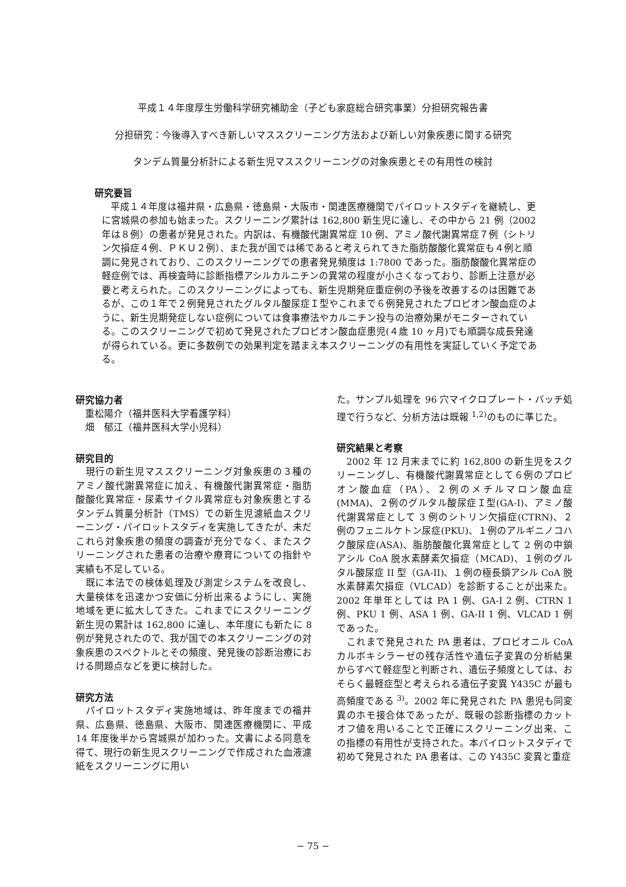平成１４年度厚生労働科学研究補助金（子ども家庭総合研究事業）分担研究報告書
分担研究：今後導入すべき新しいマススクリーニング方法および新しい対象疾患に関する研究
タンデム質量分析計による新生児マススクリーニングの対象疾患とその有用性の検討
研究要旨
平成１４年度は福井県・広島県・徳島県・大阪市・関連医療機関でパイロットスタディを継続し、更に宮城県の参加も始まった。スクリーニング累計は 162,800 新生児に達し、その中から 21 例（2002 年は８例）の患者が発見された。内訳は、有機酸代謝異常症 10 例、アミノ酸代謝異常症７例（シトリン欠損症４例、ＰＫＵ２例）、また我が国では稀であると考えられてきた脂肪酸酸化異常症も４例と順調に発見されており、このスクリーニングでの患者発見頻度は 1:7800 であった。脂肪酸酸化異常症の軽症例では、再検査時に診断指標アシルカルニチンの異常の程度が小さくなっており、診断上注意が必要と考えられた。このスクリーニングによっても、新生児期発症重症例の予後を改善するのは困難であるが、この１年で２例発見されたグルタル酸尿症Ｉ型やこれまで６例発見されたプロピオン酸血症のように、新生児期発症しない症例については食事療法やカルニチン投与の治療効果がモニターされている。このスクリーニングで初めて発見されたプロピオン酸血症患児(４歳 10 ヶ月)でも順調な成長発達が得られている。更に多数例での効果判定を踏まえ本スクリーニングの有用性を実証していく予定である。
研究協力者
　重松陽介（福井医科大学看護学科）
　畑　郁江（福井医科大学小児科）
研究目的
　現行の新生児マススクリーニング対象疾患の３種のアミノ酸代謝異常症に加え、有機酸代謝異常症・脂肪酸酸化異常症・尿素サイクル異常症も対象疾患とするタンデム質量分析計（TMS）での新生児濾紙血スクリーニング・パイロットスタディを実施してきたが、未だこれら対象疾患の頻度の調査が充分でなく、またスクリーニングされた患者の治療や療育についての指針や実績も不足している。
　既に本法での検体処理及び測定システムを改良し、大量検体を迅速かつ安価に分析出来るようにし、実施地域を更に拡大してきた。これまでにスクリーニング新生児の累計は 162,800 に達し、本年度にも新たに 8 例が発見されたので、我が国での本スクリーニングの対象疾患のスペクトルとその頻度、発見後の診断治療における問題点などを更に検討した。
研究方法
　パイロットスタディ実施地域は、昨年度までの福井県、広島県、徳島県、大阪市、関連医療機関に、平成 14 年度後半から宮城県が加わった。文書による同意を得て、現行の新生児スクリーニングで作成された血液濾紙をスクリーニングに用い
た。サンプル処理を 96 穴マイクロプレート・バッチ処理で行うなど、分析方法は既報 <sup>1,2)</sup>のものに準じた。
研究結果と考察
　2002 年 12 月末までに約 162,800 の新生児をスクリーニングし、有機酸代謝異常症として６例のプロピオン酸血症（PA）、２例のメチルマロン酸血症(MMA)、２例のグルタル酸尿症Ｉ型(GA-I)、アミノ酸代謝異常症として 3 例のシトリン欠損症(CTRN)、２例のフェニルケトン尿症(PKU)、１例のアルギニノコハク酸尿症(ASA)、脂肪酸酸化異常症として 2 例の中鎖アシル CoA 脱水素酵素欠損症（MCAD)、１例のグルタル酸尿症 II 型（GA-II)、１例の極長鎖アシル CoA 脱水素酵素欠損症（VLCAD）を診断することが出来た。2002 年単年としては PA 1 例、GA-I 2 例、CTRN 1 例、PKU 1 例、ASA 1 例、GA-II 1 例、VLCAD 1 例であった。
　これまで発見された PA 患者は、プロピオニル CoA カルボキシラーゼの残存活性や遺伝子変異の分析結果からすべて軽症型と判断され、遺伝子頻度としては、おそらく最軽症型と考えられる遺伝子変異 Y435C が最も高頻度である <sup>3)</sup>。2002 年に発見された PA 患児も同変異のホモ接合体であったが、既報の診断指標のカットオフ値を用いることで正確にスクリーニング出来、この指標の有用性が支持された。本パイロットスタディで初めて発見された PA 患者は、この Y435C 変異と重症
− 75 −